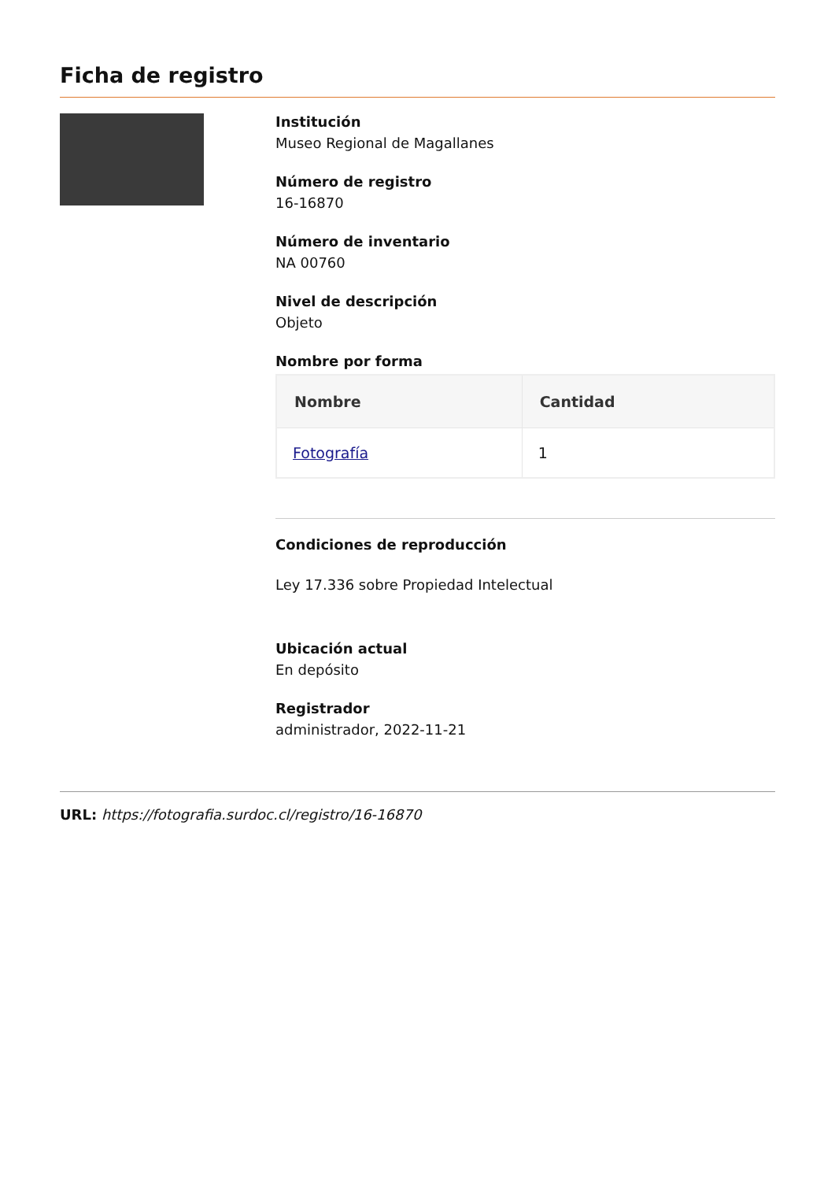Ficha de registro
Institución
Museo Regional de Magallanes
Número de registro
16-16870
Número de inventario
NA 00760
Nivel de descripción
Objeto
Nombre por forma
| Nombre | Cantidad |
| --- | --- |
| Fotografía | 1 |
Condiciones de reproducción
Ley 17.336 sobre Propiedad Intelectual
Ubicación actual
En depósito
Registrador
administrador, 2022-11-21
URL: https://fotografia.surdoc.cl/registro/16-16870